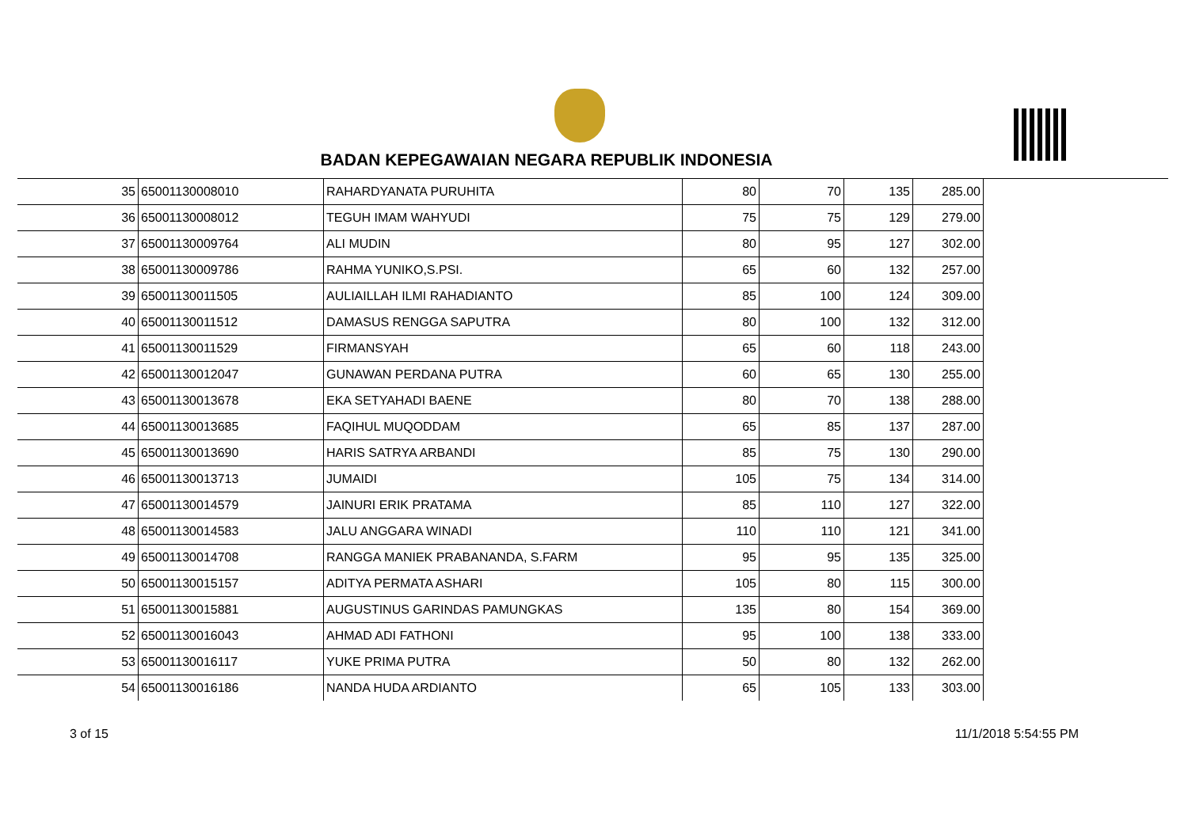BADAN KEPEGAWAIAN NEGARA REPUBLIK INDONESIA
| 35 | 65001130008010 | RAHARDYANATA PURUHITA | 80 | 70 | 135 | 285.00 |
| 36 | 65001130008012 | TEGUH IMAM WAHYUDI | 75 | 75 | 129 | 279.00 |
| 37 | 65001130009764 | ALI MUDIN | 80 | 95 | 127 | 302.00 |
| 38 | 65001130009786 | RAHMA YUNIKO,S.PSI. | 65 | 60 | 132 | 257.00 |
| 39 | 65001130011505 | AULIAILLAH ILMI RAHADIANTO | 85 | 100 | 124 | 309.00 |
| 40 | 65001130011512 | DAMASUS RENGGA SAPUTRA | 80 | 100 | 132 | 312.00 |
| 41 | 65001130011529 | FIRMANSYAH | 65 | 60 | 118 | 243.00 |
| 42 | 65001130012047 | GUNAWAN PERDANA PUTRA | 60 | 65 | 130 | 255.00 |
| 43 | 65001130013678 | EKA SETYAHADI BAENE | 80 | 70 | 138 | 288.00 |
| 44 | 65001130013685 | FAQIHUL MUQODDAM | 65 | 85 | 137 | 287.00 |
| 45 | 65001130013690 | HARIS SATRYA ARBANDI | 85 | 75 | 130 | 290.00 |
| 46 | 65001130013713 | JUMAIDI | 105 | 75 | 134 | 314.00 |
| 47 | 65001130014579 | JAINURI ERIK PRATAMA | 85 | 110 | 127 | 322.00 |
| 48 | 65001130014583 | JALU ANGGARA WINADI | 110 | 110 | 121 | 341.00 |
| 49 | 65001130014708 | RANGGA MANIEK PRABANANDA, S.FARM | 95 | 95 | 135 | 325.00 |
| 50 | 65001130015157 | ADITYA PERMATA ASHARI | 105 | 80 | 115 | 300.00 |
| 51 | 65001130015881 | AUGUSTINUS GARINDAS PAMUNGKAS | 135 | 80 | 154 | 369.00 |
| 52 | 65001130016043 | AHMAD ADI FATHONI | 95 | 100 | 138 | 333.00 |
| 53 | 65001130016117 | YUKE PRIMA PUTRA | 50 | 80 | 132 | 262.00 |
| 54 | 65001130016186 | NANDA HUDA ARDIANTO | 65 | 105 | 133 | 303.00 |
3 of 15 11/1/2018 5:54:55 PM